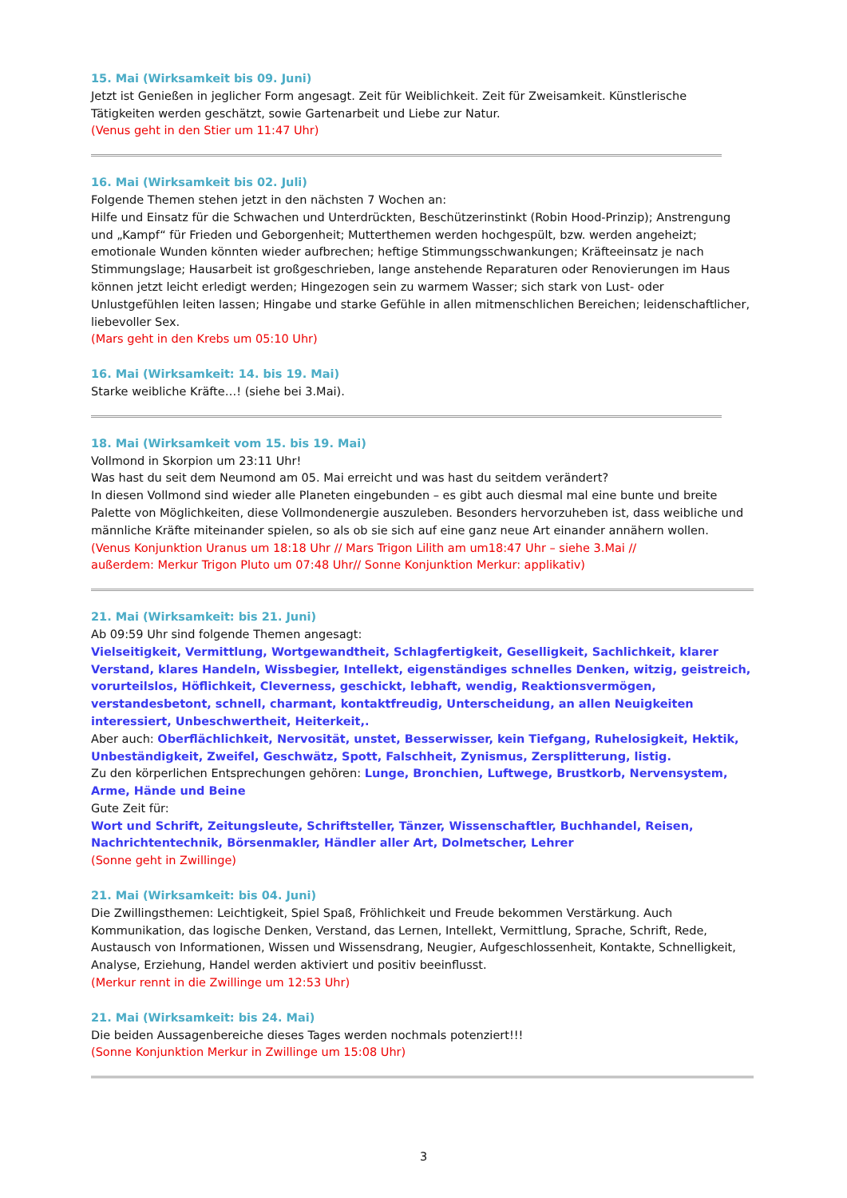15. Mai (Wirksamkeit bis 09. Juni)
Jetzt ist Genießen in jeglicher Form angesagt. Zeit für Weiblichkeit. Zeit für Zweisamkeit. Künstlerische Tätigkeiten werden geschätzt, sowie Gartenarbeit und Liebe zur Natur.
(Venus geht in den Stier um 11:47 Uhr)
16. Mai (Wirksamkeit bis 02. Juli)
Folgende Themen stehen jetzt in den nächsten 7 Wochen an:
Hilfe und Einsatz für die Schwachen und Unterdrückten, Beschützerinstinkt (Robin Hood-Prinzip); Anstrengung und „Kampf“ für Frieden und Geborgenheit; Mutterthemen werden hochgespült, bzw. werden angeheizt; emotionale Wunden könnten wieder aufbrechen; heftige Stimmungsschwankungen; Kräfteeinsatz je nach Stimmungslage; Hausarbeit ist großgeschrieben, lange anstehende Reparaturen oder Renovierungen im Haus können jetzt leicht erledigt werden; Hingezogen sein zu warmem Wasser; sich stark von Lust- oder Unlustgefühlen leiten lassen; Hingabe und starke Gefühle in allen mitmenschlichen Bereichen; leidenschaftlicher, liebevoller Sex.
(Mars geht in den Krebs um 05:10 Uhr)
16. Mai (Wirksamkeit: 14. bis 19. Mai)
Starke weibliche Kräfte…! (siehe bei 3.Mai).
18. Mai (Wirksamkeit vom 15. bis 19. Mai)
Vollmond in Skorpion um 23:11 Uhr!
Was hast du seit dem Neumond am 05. Mai erreicht und was hast du seitdem verändert?
In diesen Vollmond sind wieder alle Planeten eingebunden – es gibt auch diesmal mal eine bunte und breite Palette von Möglichkeiten, diese Vollmondenergie auszuleben. Besonders hervorzuheben ist, dass weibliche und männliche Kräfte miteinander spielen, so als ob sie sich auf eine ganz neue Art einander annähern wollen.
(Venus Konjunktion Uranus um 18:18 Uhr // Mars Trigon Lilith am um18:47 Uhr – siehe 3.Mai //
außerdem: Merkur Trigon Pluto um 07:48 Uhr// Sonne Konjunktion Merkur: applikativ)
21. Mai (Wirksamkeit: bis 21. Juni)
Ab 09:59 Uhr sind folgende Themen angesagt:
Vielseitigkeit, Vermittlung, Wortgewandtheit, Schlagfertigkeit, Geselligkeit, Sachlichkeit, klarer Verstand, klares Handeln, Wissbegier, Intellekt, eigenständiges schnelles Denken, witzig, geistreich, vorurteilslos, Höflichkeit, Cleverness, geschickt, lebhaft, wendig, Reaktionsvermögen, verstandesbetont, schnell, charmant, kontaktfreudig, Unterscheidung, an allen Neuigkeiten interessiert, Unbeschwertheit, Heiterkeit,.
Aber auch: Oberflächlichkeit, Nervosität, unstet, Besserwisser, kein Tiefgang, Ruhelosigkeit, Hektik, Unbeständigkeit, Zweifel, Geschwätz, Spott, Falschheit, Zynismus, Zersplitterung, listig.
Zu den körperlichen Entsprechungen gehören: Lunge, Bronchien, Luftwege, Brustkorb, Nervensystem, Arme, Hände und Beine
Gute Zeit für:
Wort und Schrift, Zeitungsleute, Schriftsteller, Tänzer, Wissenschaftler, Buchhandel, Reisen, Nachrichtentechnik, Börsenmakler, Händler aller Art, Dolmetscher, Lehrer
(Sonne geht in Zwillinge)
21. Mai (Wirksamkeit: bis 04. Juni)
Die Zwillingsthemen: Leichtigkeit, Spiel Spaß, Fröhlichkeit und Freude bekommen Verstärkung. Auch Kommunikation, das logische Denken, Verstand, das Lernen, Intellekt, Vermittlung, Sprache, Schrift, Rede, Austausch von Informationen, Wissen und Wissensdrang, Neugier, Aufgeschlossenheit, Kontakte, Schnelligkeit, Analyse, Erziehung, Handel werden aktiviert und positiv beeinflusst.
(Merkur rennt in die Zwillinge um 12:53 Uhr)
21. Mai (Wirksamkeit: bis 24. Mai)
Die beiden Aussagenbereiche dieses Tages werden nochmals potenziert!!!
(Sonne Konjunktion Merkur in Zwillinge um 15:08 Uhr)
3